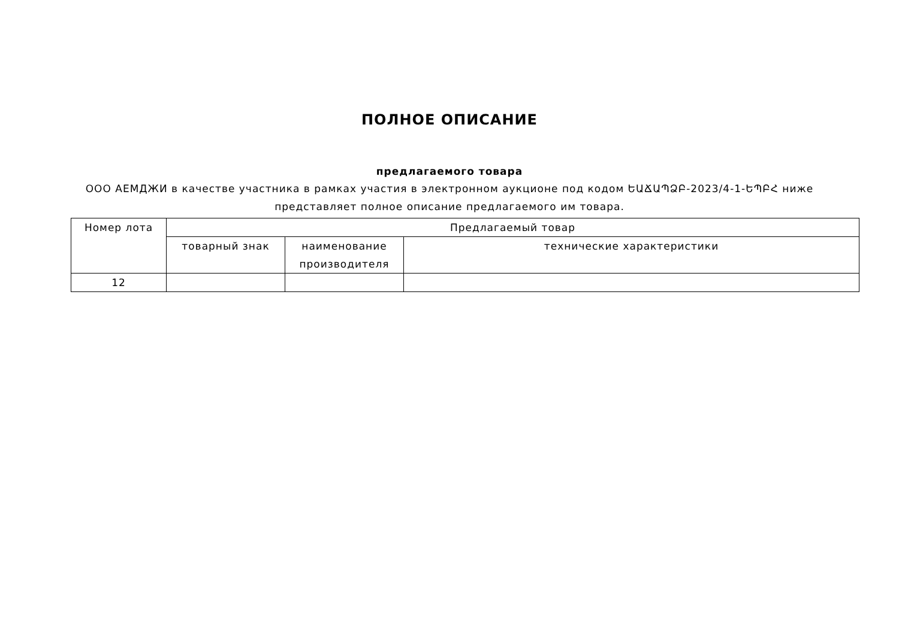ПОЛНОЕ ОПИСАНИЕ
предлагаемого товара
ООО АЕМДЖИ в качестве участника в рамках участия в электронном аукционе под кодом ԵԱՃԱՊՁԲ-2023/4-1-ԵՊԲՀ ниже представляет полное описание предлагаемого им товара.
| Номер лота | Предлагаемый товар | | |
| --- | --- | --- | --- |
| | товарный знак | наименование производителя | технические характеристики |
| 12 | | | |